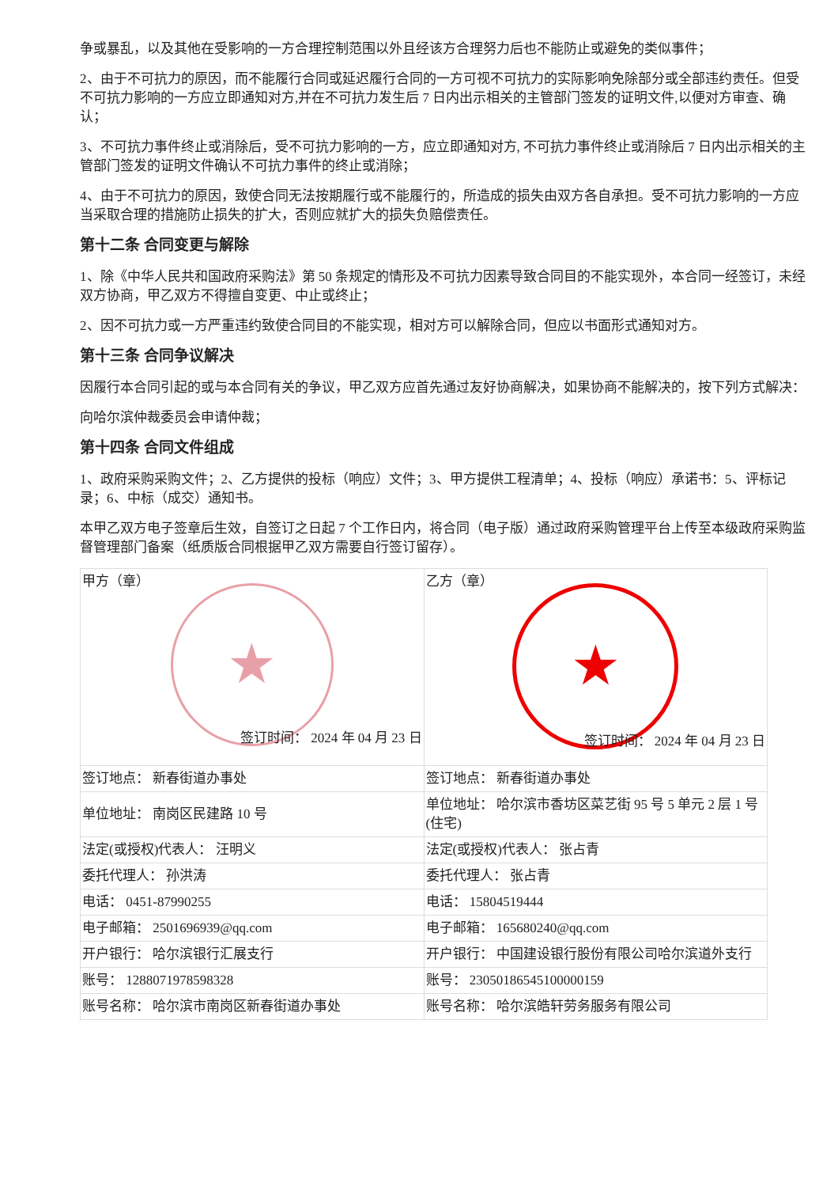争或暴乱，以及其他在受影响的一方合理控制范围以外且经该方合理努力后也不能防止或避免的类似事件；
2、由于不可抗力的原因，而不能履行合同或延迟履行合同的一方可视不可抗力的实际影响免除部分或全部违约责任。但受不可抗力影响的一方应立即通知对方,并在不可抗力发生后 7 日内出示相关的主管部门签发的证明文件,以便对方审查、确认；
3、不可抗力事件终止或消除后，受不可抗力影响的一方，应立即通知对方, 不可抗力事件终止或消除后 7 日内出示相关的主管部门签发的证明文件确认不可抗力事件的终止或消除；
4、由于不可抗力的原因，致使合同无法按期履行或不能履行的，所造成的损失由双方各自承担。受不可抗力影响的一方应当采取合理的措施防止损失的扩大，否则应就扩大的损失负赔偿责任。
第十二条 合同变更与解除
1、除《中华人民共和国政府采购法》第 50 条规定的情形及不可抗力因素导致合同目的不能实现外，本合同一经签订，未经双方协商，甲乙双方不得擅自变更、中止或终止；
2、因不可抗力或一方严重违约致使合同目的不能实现，相对方可以解除合同，但应以书面形式通知对方。
第十三条 合同争议解决
因履行本合同引起的或与本合同有关的争议，甲乙双方应首先通过友好协商解决，如果协商不能解决的，按下列方式解决：
向哈尔滨仲裁委员会申请仲裁；
第十四条 合同文件组成
1、政府采购采购文件；2、乙方提供的投标（响应）文件；3、甲方提供工程清单；4、投标（响应）承诺书：5、评标记录；6、中标（成交）通知书。
本甲乙双方电子签章后生效，自签订之日起 7 个工作日内，将合同（电子版）通过政府采购管理平台上传至本级政府采购监督管理部门备案（纸质版合同根据甲乙双方需要自行签订留存）。
| 甲方（章） ★ 签订时间： 2024 年 04 月 23 日 | 乙方（章） ★ 签订时间： 2024 年 04 月 23 日 |
| 签订地点： 新春街道办事处 | 签订地点： 新春街道办事处 |
| 单位地址： 南岗区民建路 10 号 | 单位地址： 哈尔滨市香坊区菜艺街 95 号 5 单元 2 层 1 号(住宅) |
| 法定(或授权)代表人： 汪明义 | 法定(或授权)代表人： 张占青 |
| 委托代理人： 孙洪涛 | 委托代理人： 张占青 |
| 电话： 0451-87990255 | 电话： 15804519444 |
| 电子邮箱： 2501696939@qq.com | 电子邮箱： 165680240@qq.com |
| 开户银行： 哈尔滨银行汇展支行 | 开户银行： 中国建设银行股份有限公司哈尔滨道外支行 |
| 账号： 1288071978598328 | 账号： 23050186545100000159 |
| 账号名称： 哈尔滨市南岗区新春街道办事处 | 账号名称： 哈尔滨皓轩劳务服务有限公司 |